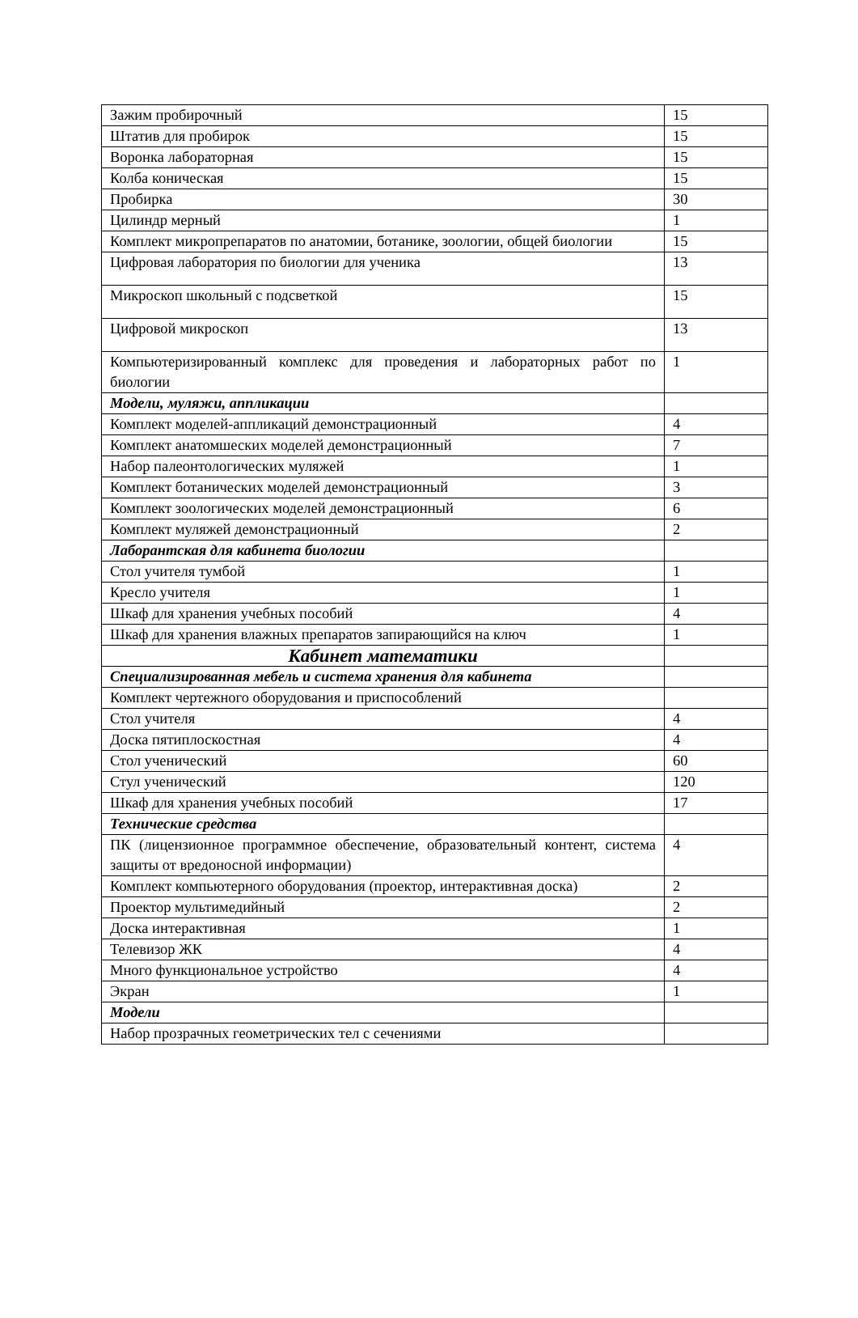| Зажим пробирочный | 15 |
| Штатив для пробирок | 15 |
| Воронка лабораторная | 15 |
| Колба коническая | 15 |
| Пробирка | 30 |
| Цилиндр мерный | 1 |
| Комплект микропрепаратов по анатомии, ботанике, зоологии, общей биологии | 15 |
| Цифровая лаборатория по биологии для ученика | 13 |
| Микроскоп школьный с подсветкой | 15 |
| Цифровой микроскоп | 13 |
| Компьютеризированный комплекс для проведения и лабораторных работ по биологии | 1 |
| Модели, муляжи, аппликации | |
| Комплект моделей-аппликаций демонстрационный | 4 |
| Комплект анатомшеских моделей демонстрационный | 7 |
| Набор палеонтологических муляжей | 1 |
| Комплект ботанических моделей демонстрационный | 3 |
| Комплект зоологических моделей демонстрационный | 6 |
| Комплект муляжей демонстрационный | 2 |
| Лаборантская для кабинета биологии | |
| Стол учителя тумбой | 1 |
| Кресло учителя | 1 |
| Шкаф для хранения учебных пособий | 4 |
| Шкаф для хранения влажных препаратов запирающийся на ключ | 1 |
| Кабинет математики | |
| Специализированная мебель и система хранения для кабинета | |
| Комплект чертежного оборудования и приспособлений | |
| Стол учителя | 4 |
| Доска пятиплоскостная | 4 |
| Стол ученический | 60 |
| Стул ученический | 120 |
| Шкаф для хранения учебных пособий | 17 |
| Технические средства | |
| ПК (лицензионное программное обеспечение, образовательный контент, система защиты от вредоносной информации) | 4 |
| Комплект компьютерного оборудования (проектор, интерактивная доска) | 2 |
| Проектор мультимедийный | 2 |
| Доска интерактивная | 1 |
| Телевизор ЖК | 4 |
| Много функциональное устройство | 4 |
| Экран | 1 |
| Модели | |
| Набор прозрачных геометрических тел с сечениями | |